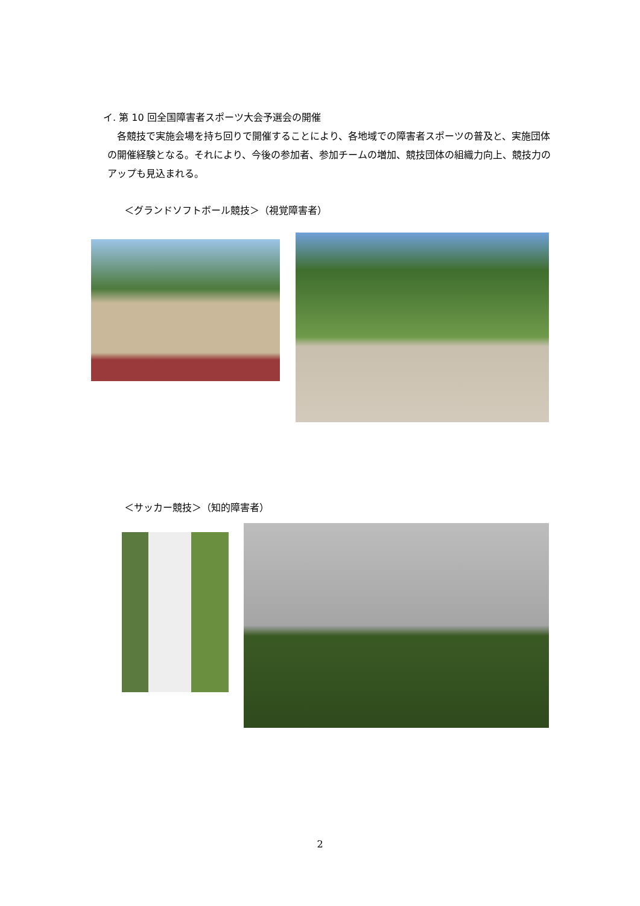イ. 第 10 回全国障害者スポーツ大会予選会の開催
　各競技で実施会場を持ち回りで開催することにより、各地域での障害者スポーツの普及と、実施団体の開催経験となる。それにより、今後の参加者、参加チームの増加、競技団体の組織力向上、競技力のアップも見込まれる。
＜グランドソフトボール競技＞（視覚障害者）
＜サッカー競技＞（知的障害者）
2